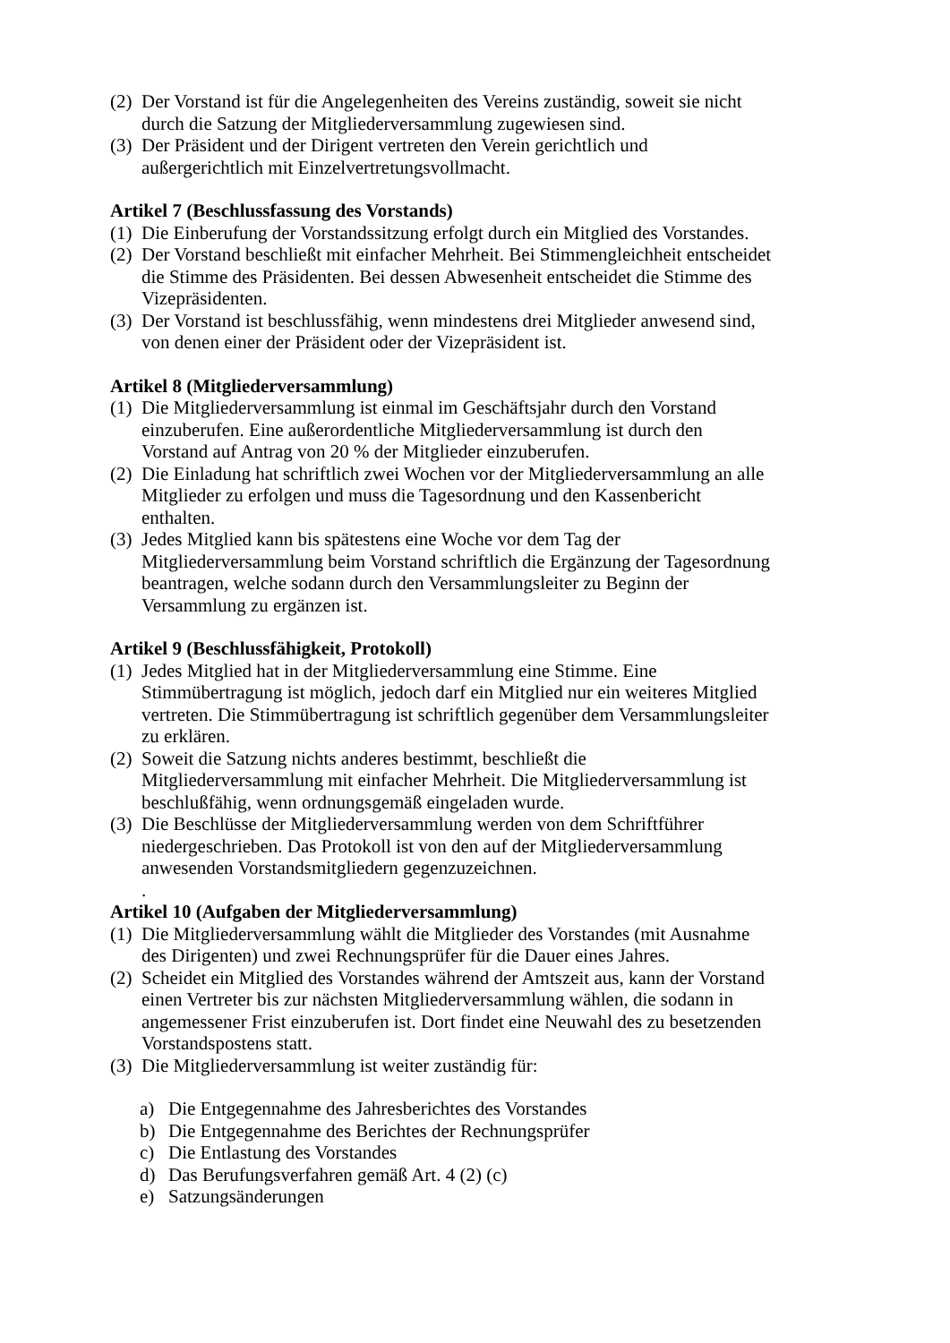(2) Der Vorstand ist für die Angelegenheiten des Vereins zuständig, soweit sie nicht durch die Satzung der Mitgliederversammlung zugewiesen sind.
(3) Der Präsident und der Dirigent vertreten den Verein gerichtlich und außergerichtlich mit Einzelvertretungsvollmacht.
Artikel 7 (Beschlussfassung des Vorstands)
(1) Die Einberufung der Vorstandssitzung erfolgt durch ein Mitglied des Vorstandes.
(2) Der Vorstand beschließt mit einfacher Mehrheit. Bei Stimmengleichheit entscheidet die Stimme des Präsidenten. Bei dessen Abwesenheit entscheidet die Stimme des Vizepräsidenten.
(3) Der Vorstand ist beschlussfähig, wenn mindestens drei Mitglieder anwesend sind, von denen einer der Präsident oder der Vizepräsident ist.
Artikel 8 (Mitgliederversammlung)
(1) Die Mitgliederversammlung ist einmal im Geschäftsjahr durch den Vorstand einzuberufen. Eine außerordentliche Mitgliederversammlung ist durch den Vorstand auf Antrag von 20 % der Mitglieder einzuberufen.
(2) Die Einladung hat schriftlich zwei Wochen vor der Mitgliederversammlung an alle Mitglieder zu erfolgen und muss die Tagesordnung und den Kassenbericht enthalten.
(3) Jedes Mitglied kann bis spätestens eine Woche vor dem Tag der Mitgliederversammlung beim Vorstand schriftlich die Ergänzung der Tagesordnung beantragen, welche sodann durch den Versammlungsleiter zu Beginn der Versammlung zu ergänzen ist.
Artikel 9 (Beschlussfähigkeit, Protokoll)
(1) Jedes Mitglied hat in der Mitgliederversammlung eine Stimme. Eine Stimmübertragung ist möglich, jedoch darf ein Mitglied nur ein weiteres Mitglied vertreten. Die Stimmübertragung ist schriftlich gegenüber dem Versammlungsleiter zu erklären.
(2) Soweit die Satzung nichts anderes bestimmt, beschließt die Mitgliederversammlung mit einfacher Mehrheit. Die Mitgliederversammlung ist beschlußfähig, wenn ordnungsgemäß eingeladen wurde.
(3) Die Beschlüsse der Mitgliederversammlung werden von dem Schriftführer niedergeschrieben. Das Protokoll ist von den auf der Mitgliederversammlung anwesenden Vorstandsmitgliedern gegenzuzeichnen.
.
Artikel 10 (Aufgaben der Mitgliederversammlung)
(1) Die Mitgliederversammlung wählt die Mitglieder des Vorstandes (mit Ausnahme des Dirigenten) und zwei Rechnungsprüfer für die Dauer eines Jahres.
(2) Scheidet ein Mitglied des Vorstandes während der Amtszeit aus, kann der Vorstand einen Vertreter bis zur nächsten Mitgliederversammlung wählen, die sodann in angemessener Frist einzuberufen ist. Dort findet eine Neuwahl des zu besetzenden Vorstandspostens statt.
(3) Die Mitgliederversammlung ist weiter zuständig für:
a) Die Entgegennahme des Jahresberichtes des Vorstandes
b) Die Entgegennahme des Berichtes der Rechnungsprüfer
c) Die Entlastung des Vorstandes
d) Das Berufungsverfahren gemäß Art. 4 (2) (c)
e) Satzungsänderungen